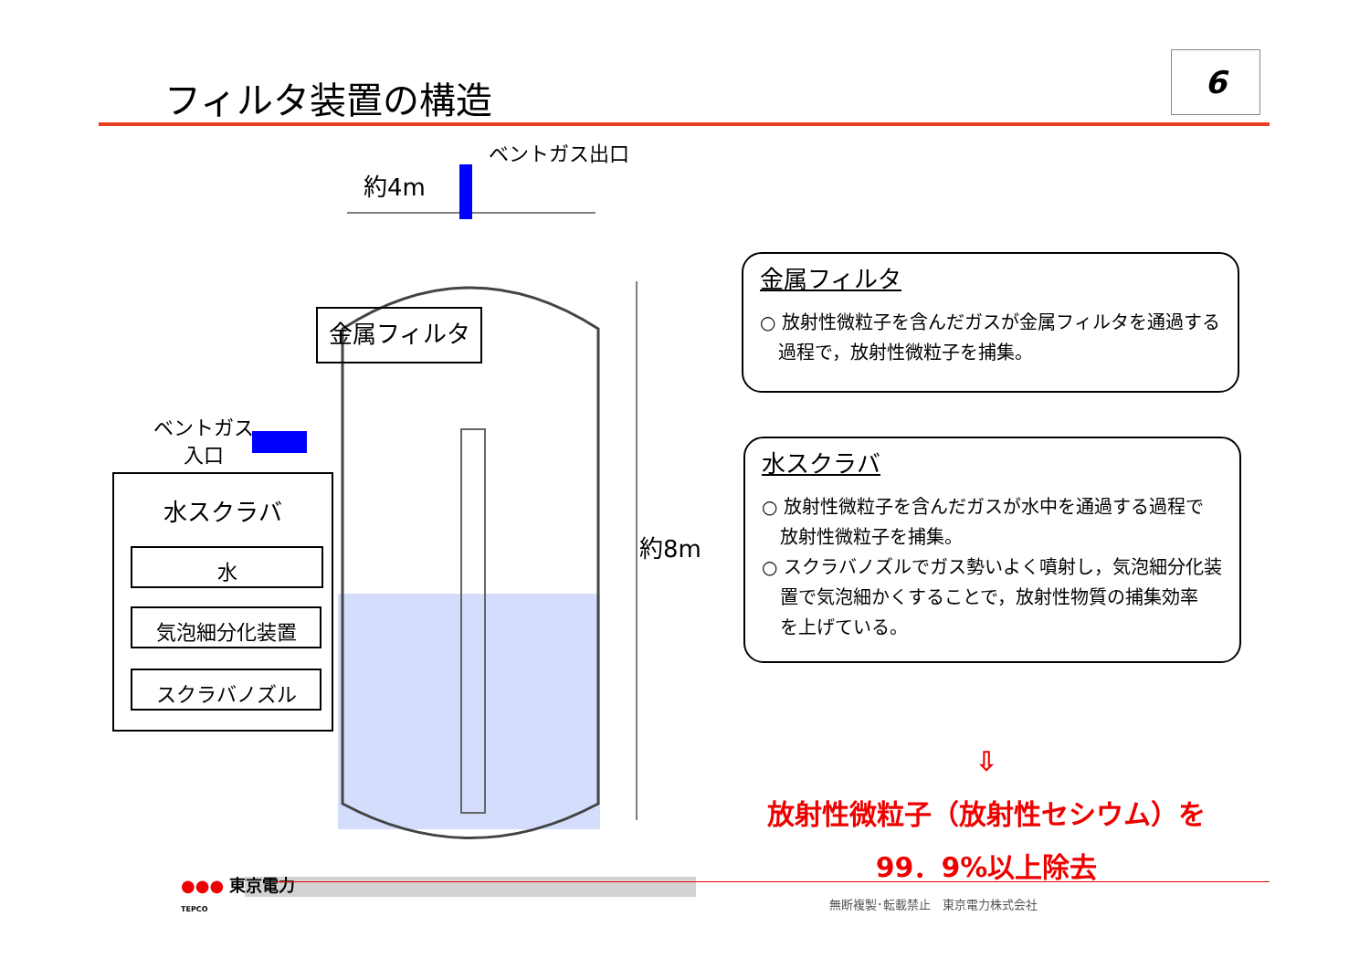フィルタ装置の構造
6
ベントガス出口
約4m
約8m
金属フィルタ
ベントガス
入口
水スクラバ
水
気泡細分化装置
スクラバノズル
金属フィルタ
○ 放射性微粒子を含んだガスが金属フィルタを通過する
　過程で，放射性微粒子を捕集。
水スクラバ
○ 放射性微粒子を含んだガスが水中を通過する過程で
　放射性微粒子を捕集。
○ スクラバノズルでガス勢いよく噴射し，気泡細分化装
　置で気泡細かくすることで，放射性物質の捕集効率
　を上げている。
⇩
放射性微粒子（放射性セシウム）を
99．9%以上除去
●●● 東京電力
TEPCO
無断複製･転載禁止　東京電力株式会社